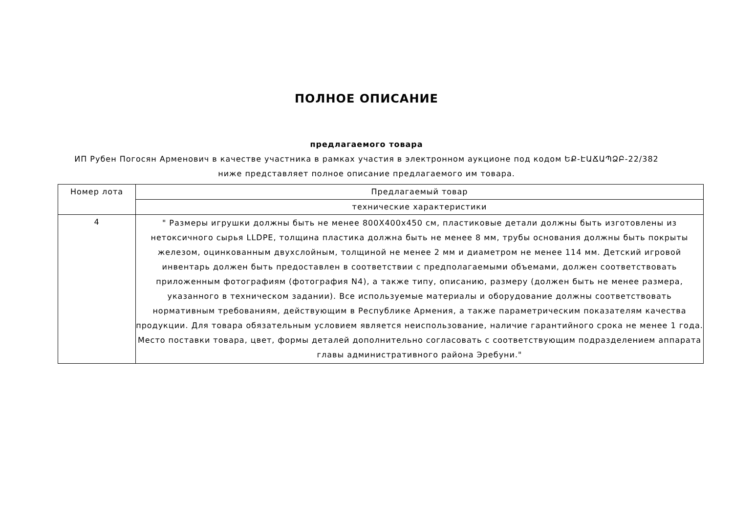ПОЛНОЕ ОПИСАНИЕ
предлагаемого товара
ИП Рубен Погосян Арменович в качестве участника в рамках участия в электронном аукционе под кодом ԵՔ-ԷԱՃԱՊՁԲ-22/382
ниже представляет полное описание предлагаемого им товара.
| Номер лота | Предлагаемый товар |
| --- | --- |
| | технические характеристики |
| 4 | " Размеры игрушки должны быть не менее 800X400x450 см, пластиковые детали должны быть изготовлены из нетоксичного сырья LLDPE, толщина пластика должна быть не менее 8 мм, трубы основания должны быть покрыты железом, оцинкованным двухслойным, толщиной не менее 2 мм и диаметром не менее 114 мм. Детский игровой инвентарь должен быть предоставлен в соответствии с предполагаемыми объемами, должен соответствовать приложенным фотографиям (фотография N4), а также типу, описанию, размеру (должен быть не менее размера, указанного в техническом задании). Все используемые материалы и оборудование должны соответствовать нормативным требованиям, действующим в Республике Армения, а также параметрическим показателям качества продукции. Для товара обязательным условием является неиспользование, наличие гарантийного срока не менее 1 года. Место поставки товара, цвет, формы деталей дополнительно согласовать с соответствующим подразделением аппарата главы административного района Эребуни." |